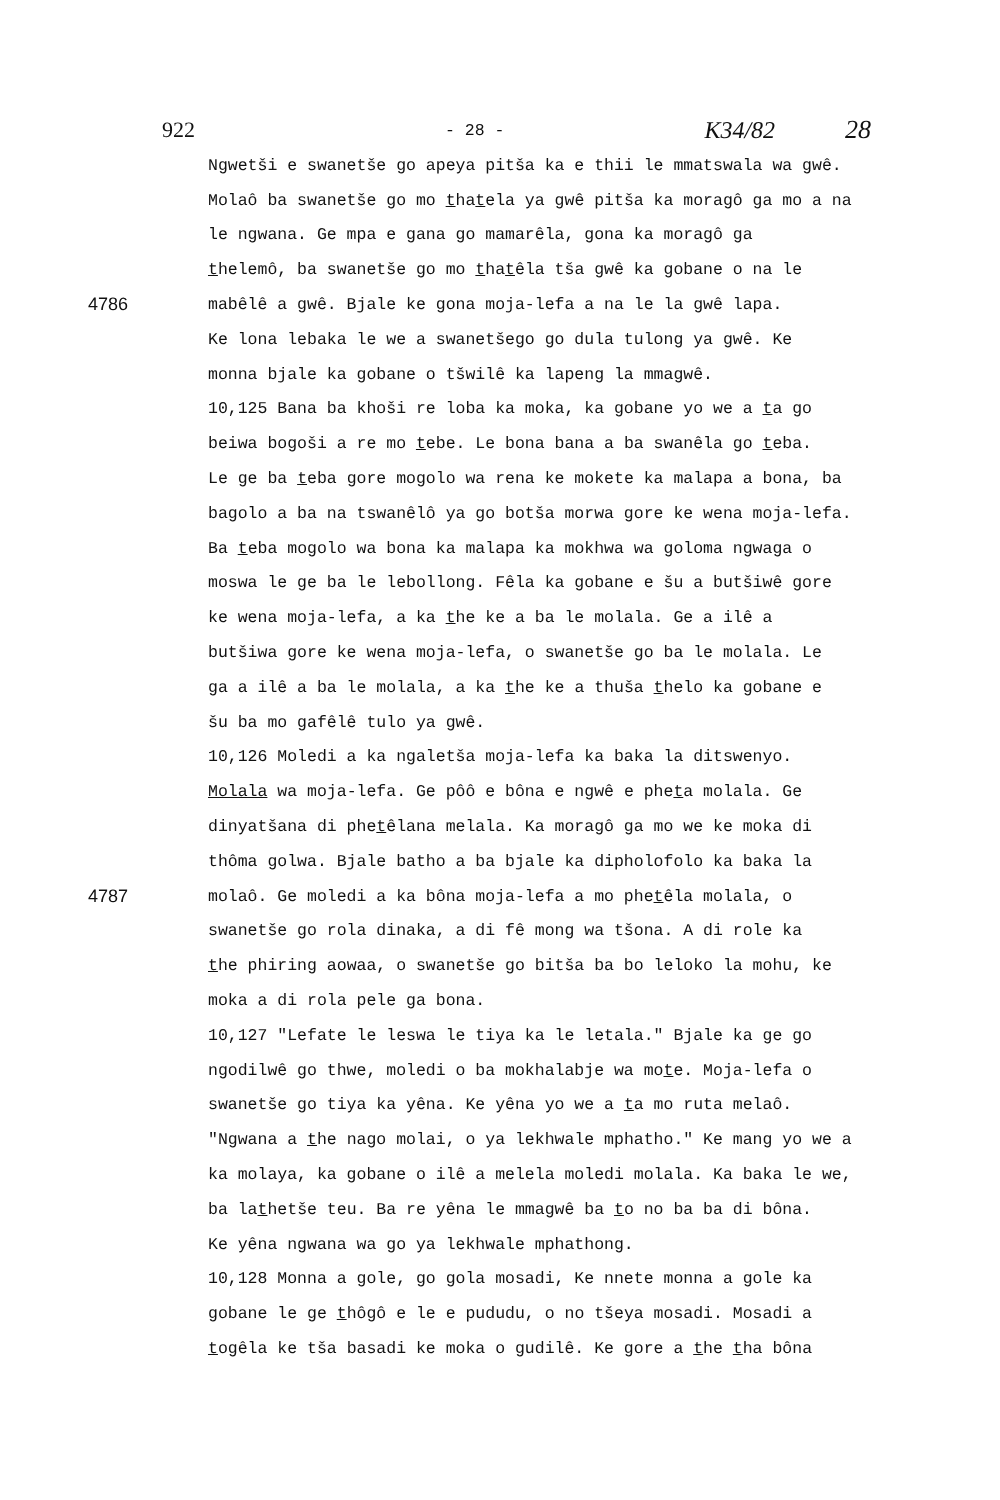922 - 28 - K34/82 28
Ngwetši e swanetše go apeya pitša ka e thii le mmatswala wa gwê.
Molaô ba swanetše go mo thatela ya gwê pitša ka moragô ga mo a na
le ngwana. Ge mpa e gana go mamarêla, gona ka moragô ga
thelemô, ba swanetše go mo thatêla tša gwê ka gobane o na le
4786 mabêlê a gwê. Bjale ke gona moja-lefa a na le la gwê lapa.
Ke lona lebaka le we a swanetšego go dula tulong ya gwê. Ke
monna bjale ka gobane o tšwilê ka lapeng la mmagwê.
10,125 Bana ba khoši re loba ka moka, ka gobane yo we a ta go
beiwa bogoši a re mo tebe. Le bona bana a ba swanêla go teba.
Le ge ba teba gore mogolo wa rena ke mokete ka malapa a bona, ba
bagolo a ba na tswanêlô ya go botša morwa gore ke wena moja-lefa.
Ba teba mogolo wa bona ka malapa ka mokhwa wa goloma ngwaga o
moswa le ge ba le lebollong. Fêla ka gobane e šu a butšiwê gore
ke wena moja-lefa, a ka the ke a ba le molala. Ge a ilê a
butšiwa gore ke wena moja-lefa, o swanetše go ba le molala. Le
ga a ilê a ba le molala, a ka the ke a thuša thelo ka gobane e
šu ba mo gafêlê tulo ya gwê.
10,126 Moledi a ka ngaletša moja-lefa ka baka la ditswenyo.
Molala wa moja-lefa. Ge pôô e bôna e ngwê e pheta molala. Ge
dinyatšana di phetêlana melala. Ka moragô ga mo we ke moka di
thôma golwa. Bjale batho a ba bjale ka dipholofolo ka baka la
4787 molaô. Ge moledi a ka bôna moja-lefa a mo phetêla molala, o
swanetše go rola dinaka, a di fê mong wa tšona. A di role ka
the phiring aowaa, o swanetše go bitša ba bo leloko la mohu, ke
moka a di rola pele ga bona.
10,127 "Lefate le leswa le tiya ka le letala." Bjale ka ge go
ngodilwê go thwe, moledi o ba mokhalabje wa mote. Moja-lefa o
swanetše go tiya ka yêna. Ke yêna yo we a ta mo ruta melaô.
"Ngwana a the nago molai, o ya lekhwale mphatho." Ke mang yo we a
ka molaya, ka gobane o ilê a melela moledi molala. Ka baka le we,
ba lathetše teu. Ba re yêna le mmagwê ba to no ba ba di bôna.
Ke yêna ngwana wa go ya lekhwale mphathong.
10,128 Monna a gole, go gola mosadi, Ke nnete monna a gole ka
gobane le ge thôgô e le e pududu, o no tšeya mosadi. Mosadi a
togêla ke tša basadi ke moka o gudilê. Ke gore a the tha bôna